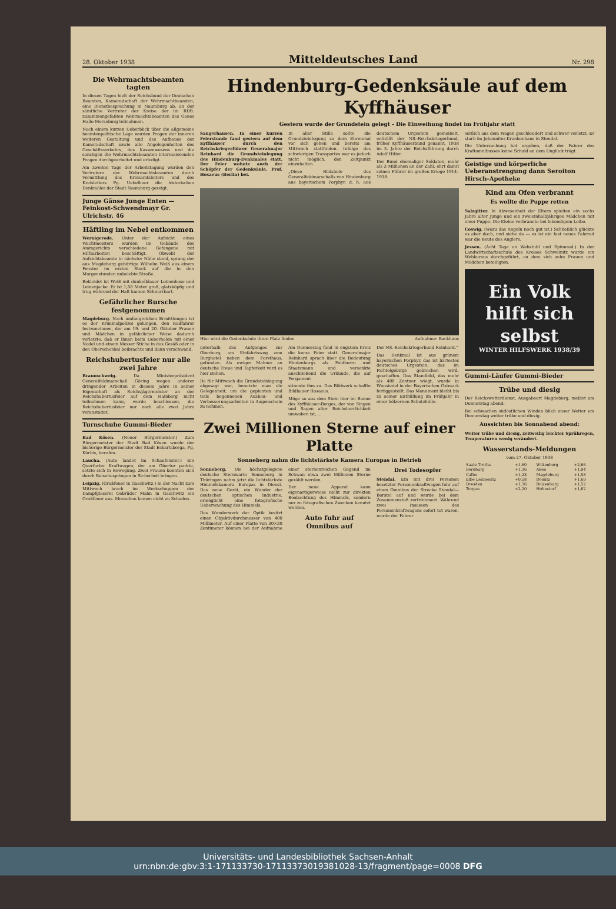28. Oktober 1938 Mitteldeutsches Land Nr. 298
Die Wehrmachtsbeamten tagten
In diesen Tagen hielt der Reichsbund der Deutschen Beamten, Kameradschaft der Wehrmachtbeamten, eine Dienstbesprechung in Naumburg ab, an der sämtliche Vertreter der Kreise der im RDB. zusammengefaßten Wehrmachtsbeamten des Gaues Halle-Merseburg teilnahmen.
Nach einem kurzen Ueberblick über die allgemeine beamtenpolitische Lage wurden Fragen der inneren weiteren Gestaltung und des Aufbaues der Kameradschaft sowie alle Angelegenheiten des Geschäftsverkehrs, des Kassenwesens und die sonstigen die Wehrmachtsbeamten interessierenden Fragen durchgearbeitet und erledigt.
Am zweiten Tage der Arbeitstagung wurden den Vertretern der Wehrmachtsbeamten durch Vermittlung des Kreisamtsleiters und des Kreisleiters Pg. Uebelhoer die historischen Denkmäler der Stadt Naumburg gezeigt.
Junge Gänse Junge Enten — Feinkost-Schwendmayr Gr. Ulrichstr. 46
Häftling im Nebel entkommen
Wernigerode. Unter der Aufsicht eines Wachtmeisters wurden im Gebäude des Amtsgerichts verschiedene Gefangene mit Hilfsarbeiten beschäftigt. Obwohl der Aufsichtsbeamte in nächster Nähe stand, sprang der aus Magdeburg gebürtige Wilhelm Weiß aus einem Fenster im ersten Stock auf die in den Morgenstunden unbelebte Straße.
Bekleidet ist Weiß mit dunkelblauer Leinenhose und Leinenjacke. Er ist 1,68 Meter groß, glatzköpfig und trug während der Haft kurzen Schnurrbart.
Gefährlicher Bursche festgenommen
Magdeburg. Nach umfangreichen Ermittlungen ist es der Kriminalpolizei gelungen, den Radfahrer festzunehmen, der am 19. und 20. Oktober Frauen und Mädchen in gefährlicher Weise dadurch verletzte, daß er ihnen beim Ueberholen mit einer Nadel und einem Messer Stiche in das Gesäß oder in den Oberschenkel beibrachte und dann verschwand.
Reichshubertusfeier nur alle zwei Jahre
Braunschweig. Da Ministerpräsident Generalfeldmarschall Göring wegen anderer dringender Arbeiten in diesem Jahre in seiner Eigenschaft als Reichsjägermeister an der Reichshubertusfeier auf dem Hainberg nicht teilnehmen kann, wurde beschlossen, die Reichshubertusfeier nur noch alle zwei Jahre veranstaltet.
Turnschuhe Gummi-Bieder
Bad Kösen. (Neuer Bürgermeister.) Zum Bürgermeister der Stadt Bad Kösen wurde der bisherige Bürgermeister der Stadt Eckartsberga, Pg. Kürbis, berufen.
Laucha. (Auto landet im Schaufenster.) Ein Querfurter Kraftwagen, der am Obertor parkte, setzte sich in Bewegung. Zwei Frauen konnten sich durch Beiseitespringen in Sicherheit bringen.
Leipzig. (Großfeuer in Gaschwitz.) In der Nacht zum Mittwoch brach im Werkschuppen der Dampfglaserei Gebrüder Mahn in Gaschwitz ein Großfeuer aus. Menschen kamen nicht zu Schaden.
Hindenburg-Gedenksäule auf dem Kyffhäuser
Gestern wurde der Grundstein gelegt - Die Einweihung findet im Frühjahr statt
Sangerhausen. In einer kurzen Feierstunde fand gestern auf dem Kyffhäuser durch den Reichskriegerführer Generalmajor Reinhard die Grundsteinlegung des Hindenburg-Denkmales statt. Der Feier wohnte auch der Schöpfer der Gedenksäule, Prof. Hosaeus (Berlin) bei.
In aller Stille sollte die Grundsteinlegung zu dem Ehrenmal vor sich gehen und bereits am Mittwoch stattfinden. Infolge des schwierigen Transportes war es jedoch nicht möglich, den Zeitpunkt einzuhalten.
„Diese Bildsäule des Generalfeldmarschalls von Hindenburg aus bayerischem Porphyr, d. h. aus deutschem Urgestein gemeißelt, enthüllt der NS.-Reichskriegerbund, früher Kyffhäuserbund genannt, 1938 im 5. Jahre der Reichsführung durch Adolf Hitler.
Der Bund ehemaliger Soldaten, mehr als 3 Millionen an der Zahl, ehrt damit seinen Führer im großen Kriege 1914–1918.
Hier wird die Gedenksäule ihren Platz finden Aufnahme: Backhaus
unterhalb des Aufganges zur Oberburg, am Einfahrtsweg zum Burghotel neben dem Forsthaus, gefunden. Als ewiger Mahner an deutsche Treue und Tapferkeit wird es hier stehen.
Da für Mittwoch die Grundsteinlegung abgesagt war, benutzte man die Gelegenheit, um die geplanten und teils begonnenen Ausbau- und Verbesserungsarbeiten in Augenschein zu nehmen.
Am Donnerstag fand in engstem Kreis die kurze Feier statt. Generalmajor Reinhard sprach über die Bedeutung Hindenburgs als Feldherrn und Staatsmann und versenkte anschließend die Urkunde, die auf Pergament
stimmte ihm zu. Das Bildwerk schaffte Bildhauer Hosaeus.
Möge so aus dem Stein hier im Banne des Kyffhäuser-Berges, der von Singen und Sagen alter Reichsherrlichkeit umwoben ist, ...
Der NS.-Reichskriegerbund Reinhard."
Das Denkmal ist aus grünem bayerischen Porphyr, das ist härtestes deutsches Urgestein, das im Fichtelgebirge gebrochen wird, geschaffen. Das Standbild, das mehr als 400 Zentner wiegt, wurde in Wunsiedel in der Bayerischen Ostmark fertiggestellt. Das Monument bleibt bis zu seiner Enthüllung im Frühjahr in einer hölzernen Schutzhülle.
Zwei Millionen Sterne auf einer Platte
Sonneberg nahm die lichtstärkste Kamera Europas in Betrieb
Sonneberg. Die höchstgelegene deutsche Sternwarte Sonneberg in Thüringen nahm jetzt die lichtstärkste Himmelskamera Europas in Dienst. Das neue Gerät, ein Wunder der deutschen optischen Industrie, ermöglicht eine fotografische Ueberwachung des Himmels.
Das Wunderwerk der Optik besitzt einen Objektivdurchmesser von 400 Millimeter. Auf einer Platte von 30×30 Zentimeter können bei der Aufnahme einer sternenreichen Gegend im Schwan etwa zwei Millionen Sterne gezählt werden.
Der neue Apparat kann eigenartigerweise nicht zur direkten Beobachtung des Himmels, sondern nur zu fotografischen Zwecken benutzt werden.
Auto fuhr auf Omnibus auf
Drei Todesopfer
Stendal. Ein mit drei Personen besetzter Personenkraftwagen fuhr auf einen Omnibus der Strecke Stendal—Borstel auf und wurde bei dem Zusammenstoß zertrümmert. Während zwei Insassen des Personenkraftwagens sofort tot waren, wurde der Fahrer
seitlich aus dem Wagen geschleudert und schwer verletzt. Er starb im Johanniter-Krankenhaus in Stendal.
Die Untersuchung hat ergeben, daß der Fahrer des Kraftomnibusses keine Schuld an dem Unglück trägt.
Geistige und körperliche Ueberanstrengung dann Seroiton Hirsch-Apotheke
Kind am Ofen verbrannt
Es wollte die Puppe retten
Salzgitter. In Abwesenheit der Eltern spielten ein sechs Jahre alter Junge und ein zweieinhalbjähriges Mädchen mit einer Puppe. Die Kleine verbrannte bei lebendigem Leibe.
Coswig. (Wozu das Angeln noch gut ist.) Schließlich glückte es aber doch, und siehe da — es ist ein fast neues Fahrrad war die Beute des Anglers.
Jessen. (Acht Tage an Webstuhl und Spinnrad.) In der Landwirtschaftsschule des Kreises Schweinitz wurde ein Webkursus durchgeführt, an dem sich zehn Frauen und Mädchen beteiligten.
Ein Volk hilft sich selbst
WINTER HILFSWERK 1938/39
Gummi-Läufer Gummi-Bieder
Trübe und diesig
Der Reichswetterdienst, Ausgabeort Magdeburg, meldet am Donnerstag abend:
Bei schwachen südöstlichen Winden blieb unser Wetter am Donnerstag weiter trübe und diesig.
Aussichten bis Sonnabend abend:
Weiter trübe und diesig, zeitweilig leichter Sprühregen, Temperaturen wenig verändert.
Wasserstands-Meldungen
vom 27. Oktober 1938
| Saale Trotha | +1,60 | Wittenberg | +2,66 |
| Bernburg | +1,36 | Aken | +1,94 |
| Calbe | +1,28 | Magdeburg | +1,58 |
| Elbe Leitmeritz | +0,58 | Dömitz | +1,69 |
| Dresden | +1,36 | Boizenburg | +1,52 |
| Torgau | +2,20 | Hohnstorf | +1,62 |
Universitäts- und Landesbibliothek Sachsen-Anhalt
urn:nbn:de:gbv:3:1-171133730-17113373019381028-13/fragment/page=0008 DFG